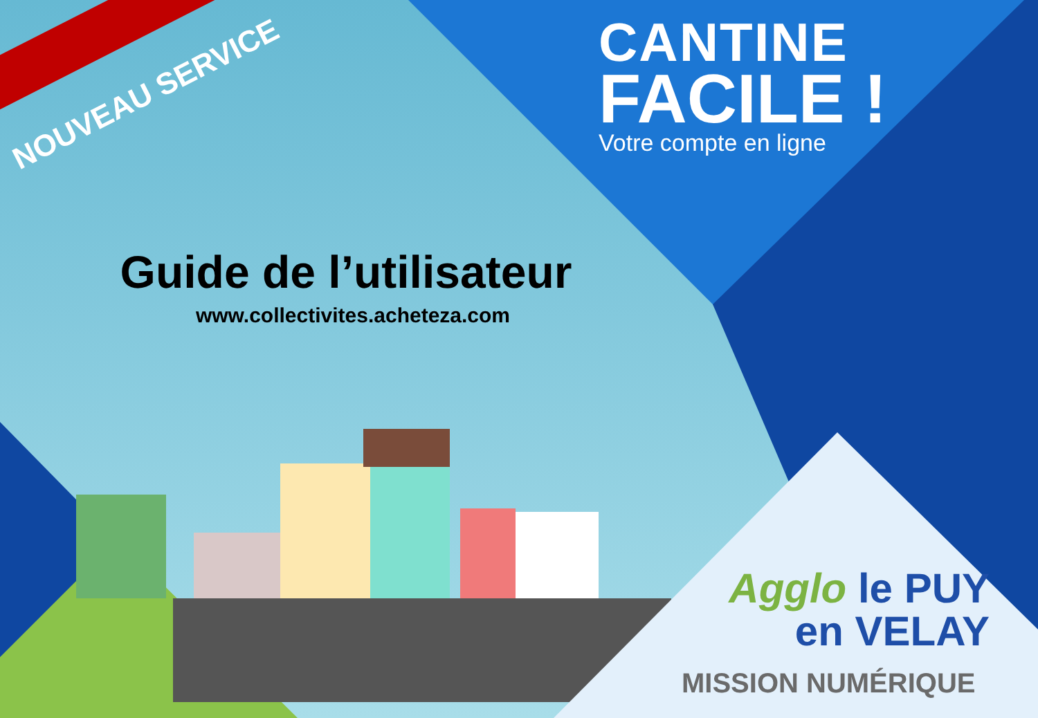NOUVEAU SERVICE
CANTINE
FACILE !
Votre compte en ligne
Guide de l’utilisateur
www.collectivites.acheteza.com
Agglo le PUY
en VELAY
MISSION NUMÉRIQUE